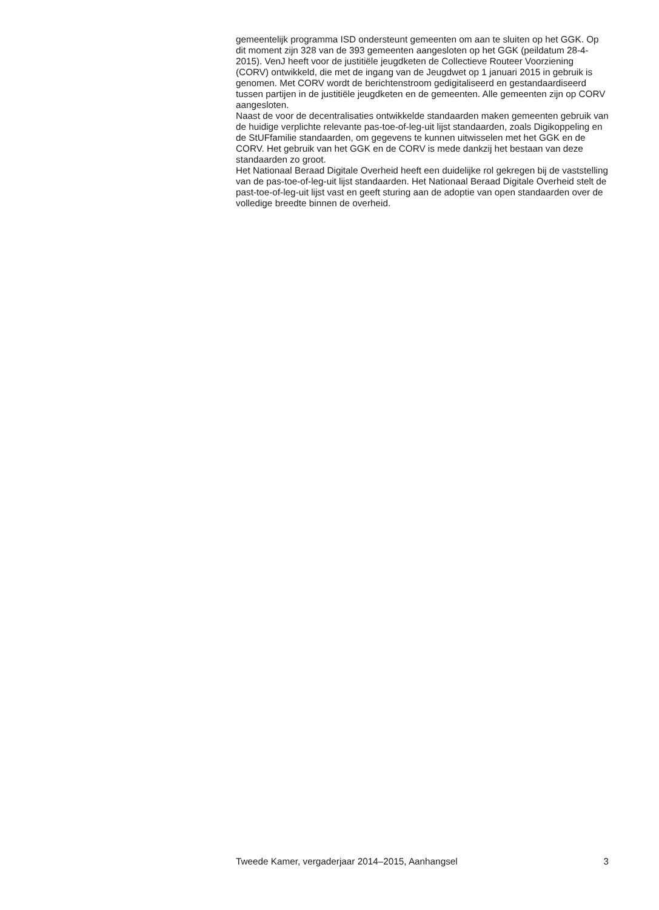gemeentelijk programma ISD ondersteunt gemeenten om aan te sluiten op het GGK. Op dit moment zijn 328 van de 393 gemeenten aangesloten op het GGK (peildatum 28-4-2015). VenJ heeft voor de justitiële jeugdketen de Collectieve Routeer Voorziening (CORV) ontwikkeld, die met de ingang van de Jeugdwet op 1 januari 2015 in gebruik is genomen. Met CORV wordt de berichtenstroom gedigitaliseerd en gestandaardiseerd tussen partijen in de justitiële jeugdketen en de gemeenten. Alle gemeenten zijn op CORV aangesloten.
Naast de voor de decentralisaties ontwikkelde standaarden maken gemeenten gebruik van de huidige verplichte relevante pas-toe-of-leg-uit lijst standaarden, zoals Digikoppeling en de StUFfamilie standaarden, om gegevens te kunnen uitwisselen met het GGK en de CORV. Het gebruik van het GGK en de CORV is mede dankzij het bestaan van deze standaarden zo groot.
Het Nationaal Beraad Digitale Overheid heeft een duidelijke rol gekregen bij de vaststelling van de pas-toe-of-leg-uit lijst standaarden. Het Nationaal Beraad Digitale Overheid stelt de past-toe-of-leg-uit lijst vast en geeft sturing aan de adoptie van open standaarden over de volledige breedte binnen de overheid.
Tweede Kamer, vergaderjaar 2014–2015, Aanhangsel 3